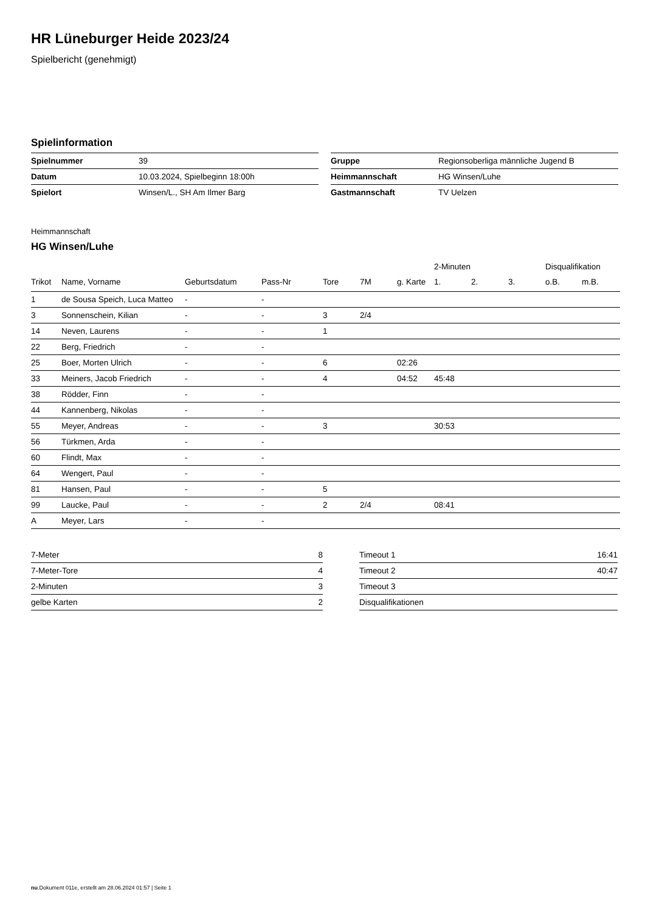HR Lüneburger Heide 2023/24
Spielbericht (genehmigt)
Spielinformation
| Spielnummer | 39 |
| Datum | 10.03.2024, Spielbeginn 18:00h |
| Spielort | Winsen/L., SH Am Ilmer Barg |
| Gruppe | Regionsoberliga männliche Jugend B |
| Heimmannschaft | HG Winsen/Luhe |
| Gastmannschaft | TV Uelzen |
Heimmannschaft
HG Winsen/Luhe
| | | | | | | | 2-Minuten | | | Disqualifikation | |
| --- | --- | --- | --- | --- | --- | --- | --- | --- | --- | --- | --- |
| Trikot | Name, Vorname | Geburtsdatum | Pass-Nr | Tore | 7M | g. Karte | 1. | 2. | 3. | o.B. | m.B. |
| 1 | de Sousa Speich, Luca Matteo | - | - | | | | | | | | |
| 3 | Sonnenschein, Kilian | - | - | 3 | 2/4 | | | | | | |
| 14 | Neven, Laurens | - | - | 1 | | | | | | | |
| 22 | Berg, Friedrich | - | - | | | | | | | | |
| 25 | Boer, Morten Ulrich | - | - | 6 | | 02:26 | | | | | |
| 33 | Meiners, Jacob Friedrich | - | - | 4 | | 04:52 | 45:48 | | | | |
| 38 | Rödder, Finn | - | - | | | | | | | | |
| 44 | Kannenberg, Nikolas | - | - | | | | | | | | |
| 55 | Meyer, Andreas | - | - | 3 | | | 30:53 | | | | |
| 56 | Türkmen, Arda | - | - | | | | | | | | |
| 60 | Flindt, Max | - | - | | | | | | | | |
| 64 | Wengert, Paul | - | - | | | | | | | | |
| 81 | Hansen, Paul | - | - | 5 | | | | | | | |
| 99 | Laucke, Paul | - | - | 2 | 2/4 | | 08:41 | | | | |
| A | Meyer, Lars | - | - | | | | | | | | |
| 7-Meter | 8 |
| 7-Meter-Tore | 4 |
| 2-Minuten | 3 |
| gelbe Karten | 2 |
| Timeout 1 | 16:41 |
| Timeout 2 | 40:47 |
| Timeout 3 | |
| Disqualifikationen | |
nu.Dokument 011e, erstellt am 28.06.2024 01:57 | Seite 1